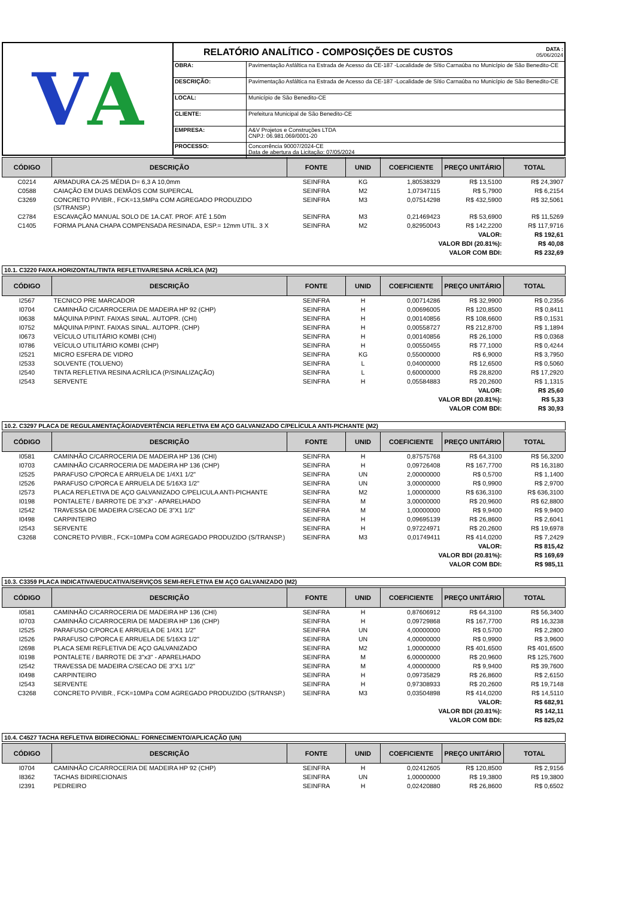V A
RELATÓRIO ANALÍTICO - COMPOSIÇÕES DE CUSTOS
DATA :
05/06/2024
| OBRA: | Pavimentação Asfáltica na Estrada de Acesso da CE-187 -Localidade de Sítio Carnaúba no Município de São Benedito-CE |
| DESCRIÇÃO: | Pavimentação Asfáltica na Estrada de Acesso da CE-187 -Localidade de Sítio Carnaúba no Município de São Benedito-CE |
| LOCAL: | Município de São Benedito-CE |
| CLIENTE: | Prefeitura Municipal de São Benedito-CE |
| EMPRESA: | A&V Projetos e Construções LTDA CNPJ: 06.981.069/0001-20 |
| PROCESSO: | Concorrência 90007/2024-CE Data de abertura da Licitação: 07/05/2024 |
| CÓDIGO | DESCRIÇÃO | FONTE | UNID | COEFICIENTE | PREÇO UNITÁRIO | TOTAL |
| --- | --- | --- | --- | --- | --- | --- |
| C0214 | ARMADURA CA-25 MÉDIA D= 6,3 A 10,0mm | SEINFRA | KG | 1,80538329 | R$ 13,5100 | R$ 24,3907 |
| C0588 | CAIAÇÃO EM DUAS DEMÃOS COM SUPERCAL | SEINFRA | M2 | 1,07347115 | R$ 5,7900 | R$ 6,2154 |
| C3269 | CONCRETO P/VIBR., FCK=13,5MPa COM AGREGADO PRODUZIDO (S/TRANSP.) | SEINFRA | M3 | 0,07514298 | R$ 432,5900 | R$ 32,5061 |
| C2784 | ESCAVAÇÃO MANUAL SOLO DE 1A.CAT. PROF. ATÉ 1.50m | SEINFRA | M3 | 0,21469423 | R$ 53,6900 | R$ 11,5269 |
| C1405 | FORMA PLANA CHAPA COMPENSADA RESINADA, ESP.= 12mm UTIL. 3 X | SEINFRA | M2 | 0,82950043 | R$ 142,2200 | R$ 117,9716 |
| VALOR: | | | | | | R$ 192,61 |
| VALOR BDI (20.81%): | | | | | | R$ 40,08 |
| VALOR COM BDI: | | | | | | R$ 232,69 |
10.1. C3220 FAIXA.HORIZONTAL/TINTA REFLETIVA/RESINA ACRÍLICA (M2)
| CÓDIGO | DESCRIÇÃO | FONTE | UNID | COEFICIENTE | PREÇO UNITÁRIO | TOTAL |
| --- | --- | --- | --- | --- | --- | --- |
| I2567 | TECNICO PRE MARCADOR | SEINFRA | H | 0,00714286 | R$ 32,9900 | R$ 0,2356 |
| I0704 | CAMINHÃO C/CARROCERIA DE MADEIRA HP 92 (CHP) | SEINFRA | H | 0,00696005 | R$ 120,8500 | R$ 0,8411 |
| I0638 | MÁQUINA P/PINT. FAIXAS SINAL. AUTOPR. (CHI) | SEINFRA | H | 0,00140856 | R$ 108,6600 | R$ 0,1531 |
| I0752 | MÁQUINA P/PINT. FAIXAS SINAL. AUTOPR. (CHP) | SEINFRA | H | 0,00558727 | R$ 212,8700 | R$ 1,1894 |
| I0673 | VEÍCULO UTILITÁRIO KOMBI (CHI) | SEINFRA | H | 0,00140856 | R$ 26,1000 | R$ 0,0368 |
| I0786 | VEÍCULO UTILITÁRIO KOMBI (CHP) | SEINFRA | H | 0,00550455 | R$ 77,1000 | R$ 0,4244 |
| I2521 | MICRO ESFERA DE VIDRO | SEINFRA | KG | 0,55000000 | R$ 6,9000 | R$ 3,7950 |
| I2533 | SOLVENTE (TOLUENO) | SEINFRA | L | 0,04000000 | R$ 12,6500 | R$ 0,5060 |
| I2540 | TINTA REFLETIVA RESINA ACRÍLICA (P/SINALIZAÇÃO) | SEINFRA | L | 0,60000000 | R$ 28,8200 | R$ 17,2920 |
| I2543 | SERVENTE | SEINFRA | H | 0,05584883 | R$ 20,2600 | R$ 1,1315 |
| VALOR: | | | | | | R$ 25,60 |
| VALOR BDI (20.81%): | | | | | | R$ 5,33 |
| VALOR COM BDI: | | | | | | R$ 30,93 |
10.2. C3297 PLACA DE REGULAMENTAÇÃO/ADVERTÊNCIA REFLETIVA EM AÇO GALVANIZADO C/PELÍCULA ANTI-PICHANTE (M2)
| CÓDIGO | DESCRIÇÃO | FONTE | UNID | COEFICIENTE | PREÇO UNITÁRIO | TOTAL |
| --- | --- | --- | --- | --- | --- | --- |
| I0581 | CAMINHÃO C/CARROCERIA DE MADEIRA HP 136 (CHI) | SEINFRA | H | 0,87575768 | R$ 64,3100 | R$ 56,3200 |
| I0703 | CAMINHÃO C/CARROCERIA DE MADEIRA HP 136 (CHP) | SEINFRA | H | 0,09726408 | R$ 167,7700 | R$ 16,3180 |
| I2525 | PARAFUSO C/PORCA E ARRUELA DE 1/4X1 1/2" | SEINFRA | UN | 2,00000000 | R$ 0,5700 | R$ 1,1400 |
| I2526 | PARAFUSO C/PORCA E ARRUELA DE 5/16X3 1/2" | SEINFRA | UN | 3,00000000 | R$ 0,9900 | R$ 2,9700 |
| I2573 | PLACA REFLETIVA DE AÇO GALVANIZADO C/PELICULA ANTI-PICHANTE | SEINFRA | M2 | 1,00000000 | R$ 636,3100 | R$ 636,3100 |
| I0198 | PONTALETE / BARROTE DE 3"x3" - APARELHADO | SEINFRA | M | 3,00000000 | R$ 20,9600 | R$ 62,8800 |
| I2542 | TRAVESSA DE MADEIRA C/SECAO DE 3"X1 1/2" | SEINFRA | M | 1,00000000 | R$ 9,9400 | R$ 9,9400 |
| I0498 | CARPINTEIRO | SEINFRA | H | 0,09695139 | R$ 26,8600 | R$ 2,6041 |
| I2543 | SERVENTE | SEINFRA | H | 0,97224971 | R$ 20,2600 | R$ 19,6978 |
| C3268 | CONCRETO P/VIBR., FCK=10MPa COM AGREGADO PRODUZIDO (S/TRANSP.) | SEINFRA | M3 | 0,01749411 | R$ 414,0200 | R$ 7,2429 |
| VALOR: | | | | | | R$ 815,42 |
| VALOR BDI (20.81%): | | | | | | R$ 169,69 |
| VALOR COM BDI: | | | | | | R$ 985,11 |
10.3. C3359 PLACA INDICATIVA/EDUCATIVA/SERVIÇOS SEMI-REFLETIVA EM AÇO GALVANIZADO (M2)
| CÓDIGO | DESCRIÇÃO | FONTE | UNID | COEFICIENTE | PREÇO UNITÁRIO | TOTAL |
| --- | --- | --- | --- | --- | --- | --- |
| I0581 | CAMINHÃO C/CARROCERIA DE MADEIRA HP 136 (CHI) | SEINFRA | H | 0,87606912 | R$ 64,3100 | R$ 56,3400 |
| I0703 | CAMINHÃO C/CARROCERIA DE MADEIRA HP 136 (CHP) | SEINFRA | H | 0,09729868 | R$ 167,7700 | R$ 16,3238 |
| I2525 | PARAFUSO C/PORCA E ARRUELA DE 1/4X1 1/2" | SEINFRA | UN | 4,00000000 | R$ 0,5700 | R$ 2,2800 |
| I2526 | PARAFUSO C/PORCA E ARRUELA DE 5/16X3 1/2" | SEINFRA | UN | 4,00000000 | R$ 0,9900 | R$ 3,9600 |
| I2698 | PLACA SEMI REFLETIVA DE AÇO GALVANIZADO | SEINFRA | M2 | 1,00000000 | R$ 401,6500 | R$ 401,6500 |
| I0198 | PONTALETE / BARROTE DE 3"x3" - APARELHADO | SEINFRA | M | 6,00000000 | R$ 20,9600 | R$ 125,7600 |
| I2542 | TRAVESSA DE MADEIRA C/SECAO DE 3"X1 1/2" | SEINFRA | M | 4,00000000 | R$ 9,9400 | R$ 39,7600 |
| I0498 | CARPINTEIRO | SEINFRA | H | 0,09735829 | R$ 26,8600 | R$ 2,6150 |
| I2543 | SERVENTE | SEINFRA | H | 0,97308933 | R$ 20,2600 | R$ 19,7148 |
| C3268 | CONCRETO P/VIBR., FCK=10MPa COM AGREGADO PRODUZIDO (S/TRANSP.) | SEINFRA | M3 | 0,03504898 | R$ 414,0200 | R$ 14,5110 |
| VALOR: | | | | | | R$ 682,91 |
| VALOR BDI (20.81%): | | | | | | R$ 142,11 |
| VALOR COM BDI: | | | | | | R$ 825,02 |
10.4. C4527 TACHA REFLETIVA BIDIRECIONAL: FORNECIMENTO/APLICAÇÃO (UN)
| CÓDIGO | DESCRIÇÃO | FONTE | UNID | COEFICIENTE | PREÇO UNITÁRIO | TOTAL |
| --- | --- | --- | --- | --- | --- | --- |
| I0704 | CAMINHÃO C/CARROCERIA DE MADEIRA HP 92 (CHP) | SEINFRA | H | 0,02412605 | R$ 120,8500 | R$ 2,9156 |
| I8362 | TACHAS BIDIRECIONAIS | SEINFRA | UN | 1,00000000 | R$ 19,3800 | R$ 19,3800 |
| I2391 | PEDREIRO | SEINFRA | H | 0,02420880 | R$ 26,8600 | R$ 0,6502 |